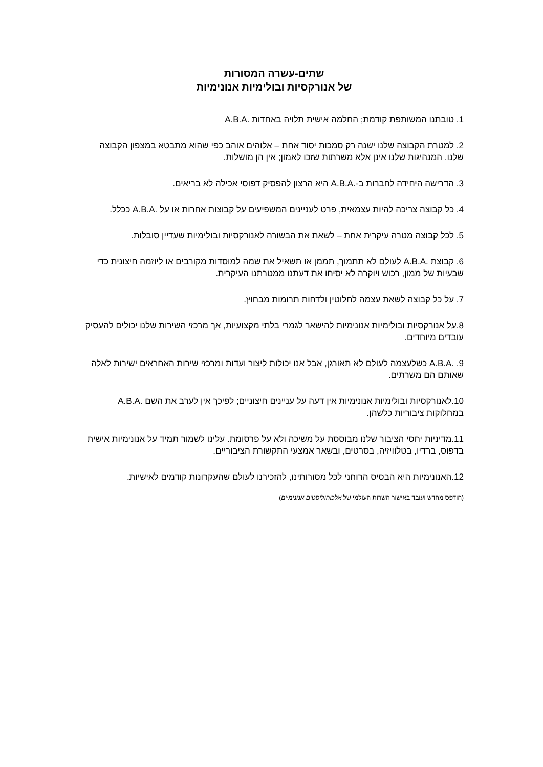שתים-עשרה המסורות
של אנורקסיות ובולימיות אנונימיות
1. טובתנו המשותפת קודמת; החלמה אישית תלויה באחדות .A.B.A
2. למטרת הקבוצה שלנו ישנה רק סמכות יסוד אחת – אלוהים אוהב כפי שהוא מתבטא במצפון הקבוצה שלנו. המנהיגות שלנו אינן אלא משרתות שזכו לאמון; אין הן מושלות.
3. הדרישה היחידה לחברות ב-.A.B.A היא הרצון להפסיק דפוסי אכילה לא בריאים.
4. כל קבוצה צריכה להיות עצמאית, פרט לעניינים המשפיעים על קבוצות אחרות או על .A.B.A ככלל.
5. לכל קבוצה מטרה עיקרית אחת – לשאת את הבשורה לאנורקסיות ובולימיות שעדיין סובלות.
6. קבוצת .A.B.A לעולם לא תתמוך, תממן או תשאיל את שמה למוסדות מקורבים או ליוזמה חיצונית כדי שבעיות של ממון, רכוש ויוקרה לא יסיחו את דעתנו ממטרתנו העיקרית.
7. על כל קבוצה לשאת עצמה לחלוטין ולדחות תרומות מבחוץ.
8.על אנורקסיות ובולימיות אנונימיות להישאר לגמרי בלתי מקצועיות, אך מרכזי השירות שלנו יכולים להעסיק עובדים מיוחדים.
9. .A.B.A כשלעצמה לעולם לא תאורגן, אבל אנו יכולות ליצור ועדות ומרכזי שירות האחראים ישירות לאלה שאותם הם משרתים.
10.לאנורקסיות ובולימיות אנונימיות אין דעה על עניינים חיצוניים; לפיכך אין לערב את השם .A.B.A במחלוקות ציבוריות כלשהן.
11.מדיניות יחסי הציבור שלנו מבוססת על משיכה ולא על פרסומת. עלינו לשמור תמיד על אנונימיות אישית בדפוס, ברדיו, בטלוויזיה, בסרטים, ובשאר אמצעי התקשורת הציבוריים.
12.האנונימיות היא הבסיס הרוחני לכל מסורותינו, להזכירנו לעולם שהעקרונות קודמים לאישיות.
(הודפס מחדש ועובד באישור השרות העולמי של אלכוהוליסטים אנונימיים)